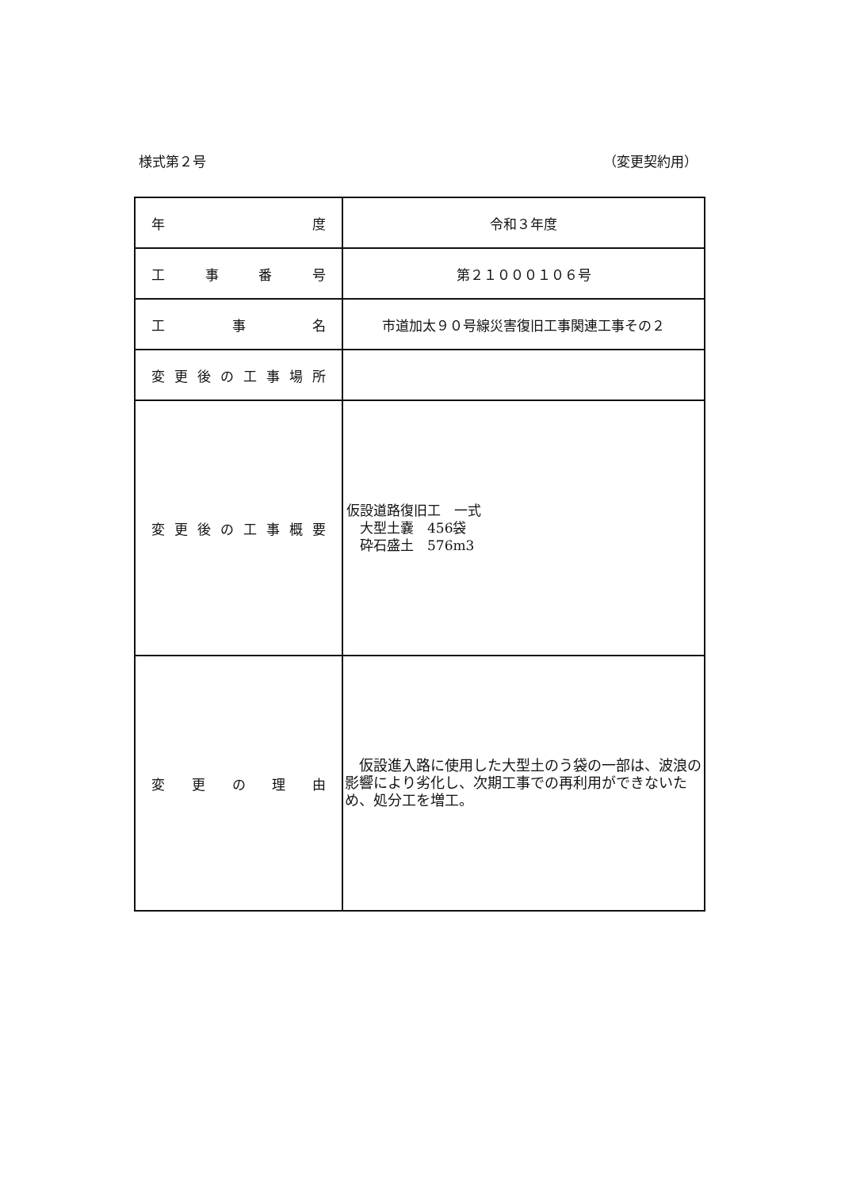様式第２号 （変更契約用）
| 年 度 | 令和３年度 |
| 工 事 番 号 | 第２１０００１０６号 |
| 工 事 名 | 市道加太９０号線災害復旧工事関連工事その２ |
| 変 更 後 の 工 事 場 所 | |
| 変 更 後 の 工 事 概 要 | 仮設道路復旧工 一式 大型土嚢 456袋 砕石盛土 576m3 |
| 変 更 の 理 由 | 仮設進入路に使用した大型土のう袋の一部は、波浪の影響により劣化し、次期工事での再利用ができないため、処分工を増工。 |